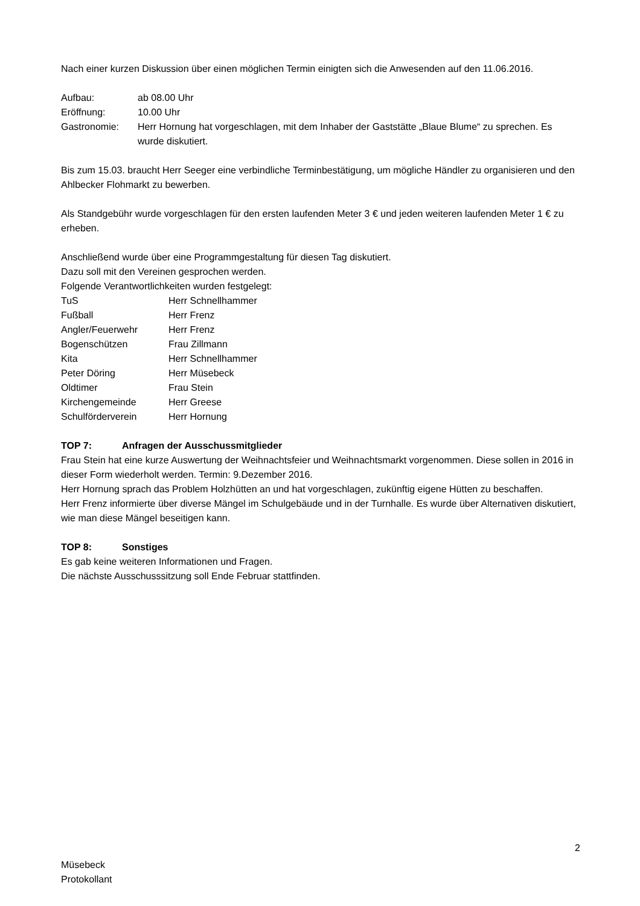Nach einer kurzen Diskussion über einen möglichen Termin einigten sich die Anwesenden auf den 11.06.2016.
Aufbau: ab 08.00 Uhr
Eröffnung: 10.00 Uhr
Gastronomie: Herr Hornung hat vorgeschlagen, mit dem Inhaber der Gaststätte „Blaue Blume“ zu sprechen. Es wurde diskutiert.
Bis zum 15.03. braucht Herr Seeger eine verbindliche Terminbestätigung, um mögliche Händler zu organisieren und den Ahlbecker Flohmarkt zu bewerben.
Als Standgebühr wurde vorgeschlagen für den ersten laufenden Meter 3 € und jeden weiteren laufenden Meter 1 € zu erheben.
Anschließend wurde über eine Programmgestaltung für diesen Tag diskutiert.
Dazu soll mit den Vereinen gesprochen werden.
Folgende Verantwortlichkeiten wurden festgelegt:
TuS Herr Schnellhammer
Fußball Herr Frenz
Angler/Feuerwehr Herr Frenz
Bogenschützen Frau Zillmann
Kita Herr Schnellhammer
Peter Döring Herr Müsebeck
Oldtimer Frau Stein
Kirchengemeinde Herr Greese
Schulförderverein Herr Hornung
TOP 7: Anfragen der Ausschussmitglieder
Frau Stein hat eine kurze Auswertung der Weihnachtsfeier und Weihnachtsmarkt vorgenommen. Diese sollen in 2016 in dieser Form wiederholt werden. Termin: 9.Dezember 2016.
Herr Hornung sprach das Problem Holzhütten an und hat vorgeschlagen, zukünftig eigene Hütten zu beschaffen.
Herr Frenz informierte über diverse Mängel im Schulgebäude und in der Turnhalle. Es wurde über Alternativen diskutiert, wie man diese Mängel beseitigen kann.
TOP 8: Sonstiges
Es gab keine weiteren Informationen und Fragen.
Die nächste Ausschusssitzung soll Ende Februar stattfinden.
Müsebeck
Protokollant
2